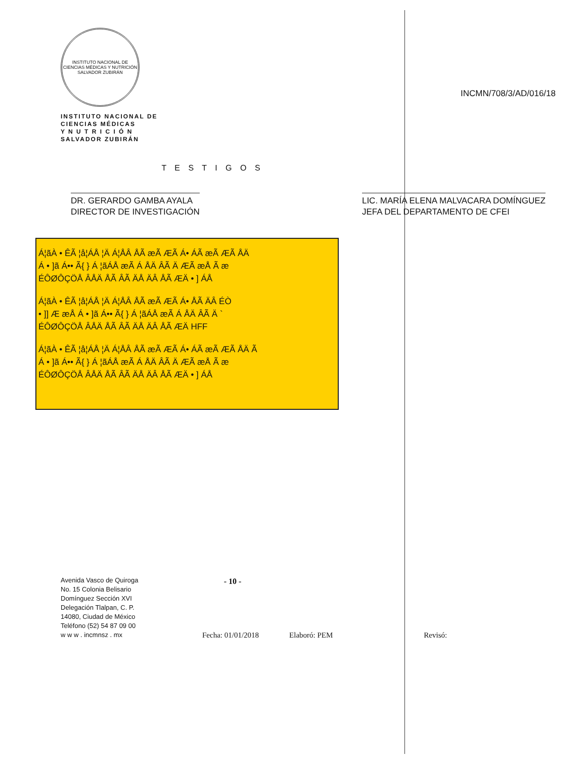INSTITUTO NACIONAL DE CIENCIAS MÉDICAS Y NUTRICIÓN SALVADOR ZUBIRÁN
INSTITUTO NACIONAL DE
CIENCIAS MÉDICAS
Y N U T R I C I Ó N
SALVADOR ZUBIRÁN
INCMN/708/3/AD/016/18
T E S T I G O S
DR. GERARDO GAMBA AYALA
DIRECTOR DE INVESTIGACIÓN
LIC. MARÍA ELENA MALVACARA DOMÍNGUEZ
JEFA DEL DEPARTAMENTO DE CFEI
Á¦ãÀ • ÊÃ ¦å¦ÁÅ ¦Ä Á¦ÅÂ ÅÃ æÃ ÆÃ Á• ÁÃ æÃ ÆÃ ÅÄ
Á • ]ã Á•• Ã{ } Á ¦ãÁÅ æÃ Á ÅÄ ÂÃ Ä ÆÃ æÅ Ã æ
ÉÔØÔÇÖÅ ÂÅÄ ÅÃ ÂÃ ÄÅ ÄÂ ÅÃ ÆÄ • ] ÁÅ
Á¦ãÀ • ÊÃ ¦å¦ÁÅ ¦Ä Á¦ÅÂ ÅÃ æÃ ÆÃ Á• ÅÃ ÄÂ ÉÒ
• ]] Æ æÅ Á • ]ã Á•• Ã{ } Á ¦ãÁÅ æÃ Á ÅÄ ÂÃ Ä `
ÉÔØÔÇÖÅ ÂÅÄ ÅÃ ÂÃ ÄÅ ÄÂ ÅÃ ÆÄ HFF
Á¦ãÀ • ÊÃ ¦å¦ÁÅ ¦Ä Á¦ÅÂ ÅÃ æÃ ÆÃ Á• ÁÃ æÃ ÆÃ ÅÄ Ã
Á • ]ã Á•• Ã{ } Á ¦ãÁÅ æÃ Á ÅÄ ÂÃ Ä ÆÃ æÅ Ã æ
ÉÔØÔÇÖÅ ÂÅÄ ÅÃ ÂÃ ÄÅ ÄÂ ÅÃ ÆÄ • ] ÁÅ
- 10 -
Avenida Vasco de Quiroga
No. 15 Colonia Belisario
Domínguez Sección XVI
Delegación Tlalpan, C. P.
14080, Ciudad de México
Teléfono (52) 54 87 09 00
w w w . incmnsz . mx
Fecha: 01/01/2018
Elaboró: PEM
Revisó: